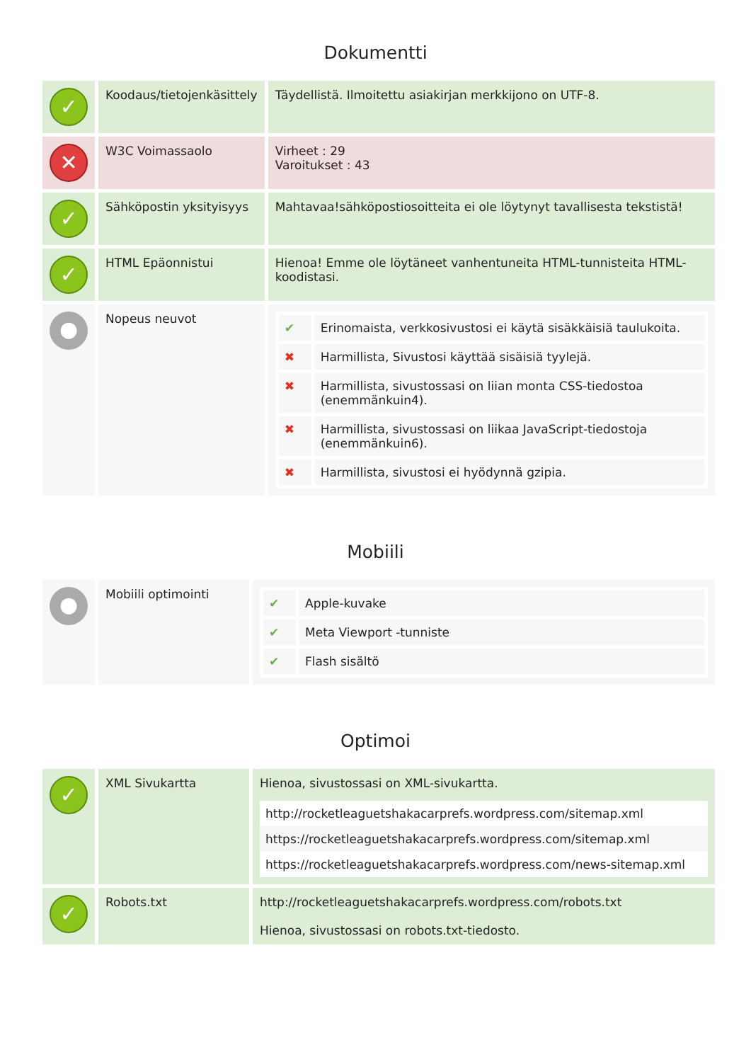Dokumentti
| ✓ | Koodaus/tietojenkäsittely | Täydellistä. Ilmoitettu asiakirjan merkkijono on UTF-8. |
| ✕ | W3C Voimassaolo | Virheet : 29 Varoitukset : 43 |
| ✓ | Sähköpostin yksityisyys | Mahtavaa!sähköpostiosoitteita ei ole löytynyt tavallisesta tekstistä! |
| ✓ | HTML Epäonnistui | Hienoa! Emme ole löytäneet vanhentuneita HTML-tunnisteita HTML-koodistasi. |
| ● | Nopeus neuvot | / ✔ / Erinomaista, verkkosivustosi ei käytä sisäkkäisiä taulukoita. / / ✖ / Harmillista, Sivustosi käyttää sisäisiä tyylejä. / / ✖ / Harmillista, sivustossasi on liian monta CSS-tiedostoa (enemmänkuin4). / / ✖ / Harmillista, sivustossasi on liikaa JavaScript-tiedostoja (enemmänkuin6). / / ✖ / Harmillista, sivustosi ei hyödynnä gzipia. / |
Mobiili
| ● | Mobiili optimointi | / ✔ / Apple-kuvake / / ✔ / Meta Viewport -tunniste / / ✔ / Flash sisältö / |
Optimoi
| ✓ | XML Sivukartta | Hienoa, sivustossasi on XML-sivukartta. / http://rocketleaguetshakacarprefs.wordpress.com/sitemap.xml / / https://rocketleaguetshakacarprefs.wordpress.com/sitemap.xml / / https://rocketleaguetshakacarprefs.wordpress.com/news-sitemap.xml / |
| ✓ | Robots.txt | http://rocketleaguetshakacarprefs.wordpress.com/robots.txt Hienoa, sivustossasi on robots.txt-tiedosto. |